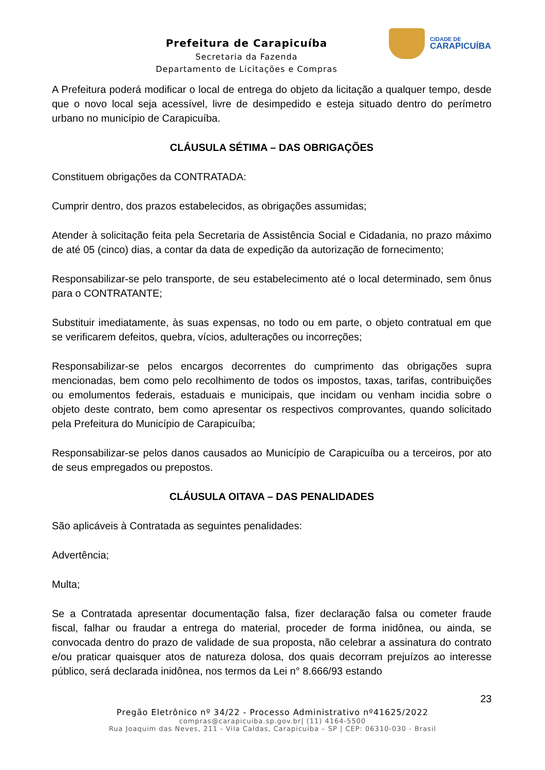Prefeitura de Carapicuíba
Secretaria da Fazenda
Departamento de Licitações e Compras
CIDADE DE
CARAPICUÍBA
A Prefeitura poderá modificar o local de entrega do objeto da licitação a qualquer tempo, desde que o novo local seja acessível, livre de desimpedido e esteja situado dentro do perímetro urbano no município de Carapicuíba.
CLÁUSULA SÉTIMA – DAS OBRIGAÇÕES
Constituem obrigações da CONTRATADA:
Cumprir dentro, dos prazos estabelecidos, as obrigações assumidas;
Atender à solicitação feita pela Secretaria de Assistência Social e Cidadania, no prazo máximo de até 05 (cinco) dias, a contar da data de expedição da autorização de fornecimento;
Responsabilizar-se pelo transporte, de seu estabelecimento até o local determinado, sem ônus para o CONTRATANTE;
Substituir imediatamente, às suas expensas, no todo ou em parte, o objeto contratual em que se verificarem defeitos, quebra, vícios, adulterações ou incorreções;
Responsabilizar-se pelos encargos decorrentes do cumprimento das obrigações supra mencionadas, bem como pelo recolhimento de todos os impostos, taxas, tarifas, contribuições ou emolumentos federais, estaduais e municipais, que incidam ou venham incidia sobre o objeto deste contrato, bem como apresentar os respectivos comprovantes, quando solicitado pela Prefeitura do Município de Carapicuíba;
Responsabilizar-se pelos danos causados ao Município de Carapicuíba ou a terceiros, por ato de seus empregados ou prepostos.
CLÁUSULA OITAVA – DAS PENALIDADES
São aplicáveis à Contratada as seguintes penalidades:
Advertência;
Multa;
Se a Contratada apresentar documentação falsa, fizer declaração falsa ou cometer fraude fiscal, falhar ou fraudar a entrega do material, proceder de forma inidônea, ou ainda, se convocada dentro do prazo de validade de sua proposta, não celebrar a assinatura do contrato e/ou praticar quaisquer atos de natureza dolosa, dos quais decorram prejuízos ao interesse público, será declarada inidônea, nos termos da Lei n° 8.666/93 estando
23
Pregão Eletrônico nº 34/22 - Processo Administrativo nº41625/2022
compras@carapicuiba.sp.gov.br| (11) 4164-5500
Rua Joaquim das Neves, 211 - Vila Caldas, Carapicuíba – SP | CEP: 06310-030 - Brasil